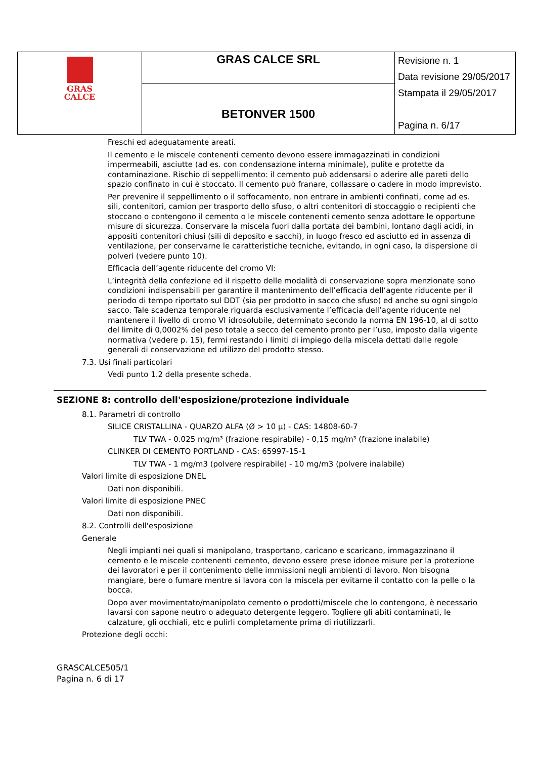| GRAS CALCE | GRAS CALCE SRL | Revisione n. 1 Data revisione 29/05/2017 Stampata il 29/05/2017 Pagina n. 6/17 |
| | BETONVER 1500 | |
Freschi ed adeguatamente areati.
Il cemento e le miscele contenenti cemento devono essere immagazzinati in condizioni impermeabili, asciutte (ad es. con condensazione interna minimale), pulite e protette da contaminazione. Rischio di seppellimento: il cemento può addensarsi o aderire alle pareti dello spazio confinato in cui è stoccato. Il cemento può franare, collassare o cadere in modo imprevisto.
Per prevenire il seppellimento o il soffocamento, non entrare in ambienti confinati, come ad es. sili, contenitori, camion per trasporto dello sfuso, o altri contenitori di stoccaggio o recipienti che stoccano o contengono il cemento o le miscele contenenti cemento senza adottare le opportune misure di sicurezza. Conservare la miscela fuori dalla portata dei bambini, lontano dagli acidi, in appositi contenitori chiusi (sili di deposito e sacchi), in luogo fresco ed asciutto ed in assenza di ventilazione, per conservarne le caratteristiche tecniche, evitando, in ogni caso, la dispersione di polveri (vedere punto 10).
Efficacia dell’agente riducente del cromo VI:
L’integrità della confezione ed il rispetto delle modalità di conservazione sopra menzionate sono condizioni indispensabili per garantire il mantenimento dell’efficacia dell’agente riducente per il periodo di tempo riportato sul DDT (sia per prodotto in sacco che sfuso) ed anche su ogni singolo sacco. Tale scadenza temporale riguarda esclusivamente l’efficacia dell’agente riducente nel mantenere il livello di cromo VI idrosolubile, determinato secondo la norma EN 196-10, al di sotto del limite di 0,0002% del peso totale a secco del cemento pronto per l’uso, imposto dalla vigente normativa (vedere p. 15), fermi restando i limiti di impiego della miscela dettati dalle regole generali di conservazione ed utilizzo del prodotto stesso.
7.3. Usi finali particolari
Vedi punto 1.2 della presente scheda.
SEZIONE 8: controllo dell'esposizione/protezione individuale
8.1. Parametri di controllo
SILICE CRISTALLINA - QUARZO ALFA (Ø > 10 µ) - CAS: 14808-60-7
TLV TWA - 0.025 mg/m³ (frazione respirabile) - 0,15 mg/m³ (frazione inalabile)
CLINKER DI CEMENTO PORTLAND - CAS: 65997-15-1
TLV TWA - 1 mg/m3 (polvere respirabile) - 10 mg/m3 (polvere inalabile)
Valori limite di esposizione DNEL
Dati non disponibili.
Valori limite di esposizione PNEC
Dati non disponibili.
8.2. Controlli dell'esposizione
Generale
Negli impianti nei quali si manipolano, trasportano, caricano e scaricano, immagazzinano il cemento e le miscele contenenti cemento, devono essere prese idonee misure per la protezione dei lavoratori e per il contenimento delle immissioni negli ambienti di lavoro. Non bisogna mangiare, bere o fumare mentre si lavora con la miscela per evitarne il contatto con la pelle o la bocca.
Dopo aver movimentato/manipolato cemento o prodotti/miscele che lo contengono, è necessario lavarsi con sapone neutro o adeguato detergente leggero. Togliere gli abiti contaminati, le calzature, gli occhiali, etc e pulirli completamente prima di riutilizzarli.
Protezione degli occhi:
GRASCALCE505/1
Pagina n. 6 di 17